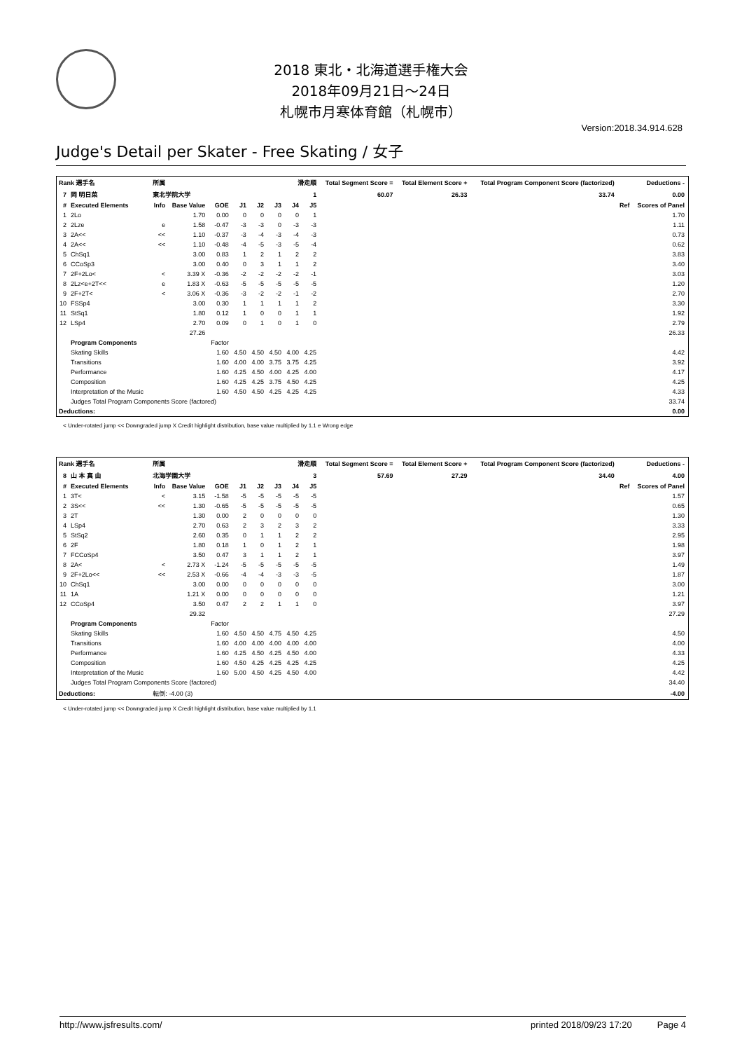2018 東北・北海道選手権大会
2018年09月21日～24日
札幌市月寒体育館（札幌市）
Version:2018.34.914.628
Judge's Detail per Skater - Free Skating / 女子
| Rank 選手名 | | 所属 | | | 滑走順 | | | | | Total Segment Score = | Total Element Score + | Total Program Component Score (factorized) | Deductions - | |
| --- | --- | --- | --- | --- | --- | --- | --- | --- | --- | --- | --- | --- | --- | --- |
| 7 | 岡 明日菜 | 東北学院大学 | | | 1 | | | | | 60.07 | 26.33 | 33.74 | 0.00 | |
| # | Executed Elements | Info | Base Value | GOE | J1 | J2 | J3 | J4 | J5 | | | | Ref | Scores of Panel |
| 1 | 2Lo | | 1.70 | 0.00 | 0 | 0 | 0 | 0 | 1 | 1.70 | | | | |
| 2 | 2Lze | e | 1.58 | -0.47 | -3 | -3 | 0 | -3 | -3 | 1.11 | | | | |
| 3 | 2A<< | << | 1.10 | -0.37 | -3 | -4 | -3 | -4 | -3 | 0.73 | | | | |
| 4 | 2A<< | << | 1.10 | -0.48 | -4 | -5 | -3 | -5 | -4 | 0.62 | | | | |
| 5 | ChSq1 | | 3.00 | 0.83 | 1 | 2 | 1 | 2 | 2 | 3.83 | | | | |
| 6 | CCoSp3 | | 3.00 | 0.40 | 0 | 3 | 1 | 1 | 2 | 3.40 | | | | |
| 7 | 2F+2Lo< | < | 3.39 X | -0.36 | -2 | -2 | -2 | -2 | -1 | 3.03 | | | | |
| 8 | 2Lz<e+2T<< | e | 1.83 X | -0.63 | -5 | -5 | -5 | -5 | -5 | 1.20 | | | | |
| 9 | 2F+2T< | < | 3.06 X | -0.36 | -3 | -2 | -2 | -1 | -2 | 2.70 | | | | |
| 10 | FSSp4 | | 3.00 | 0.30 | 1 | 1 | 1 | 1 | 2 | 3.30 | | | | |
| 11 | StSq1 | | 1.80 | 0.12 | 1 | 0 | 0 | 1 | 1 | 1.92 | | | | |
| 12 | LSp4 | | 2.70 | 0.09 | 0 | 1 | 0 | 1 | 0 | 2.79 | | | | |
| | | | 27.26 | 26.33 | | | | | | | | | | |
| | Program Components | | | Factor | | | | | | | | | | |
| | Skating Skills | | | 1.60 | 4.50 | 4.50 | 4.50 | 4.00 | 4.25 | 4.42 | | | | |
| | Transitions | | | 1.60 | 4.00 | 4.00 | 3.75 | 3.75 | 4.25 | 3.92 | | | | |
| | Performance | | | 1.60 | 4.25 | 4.50 | 4.00 | 4.25 | 4.00 | 4.17 | | | | |
| | Composition | | | 1.60 | 4.25 | 4.25 | 3.75 | 4.50 | 4.25 | 4.25 | | | | |
| | Interpretation of the Music | | | 1.60 | 4.50 | 4.50 | 4.25 | 4.25 | 4.25 | 4.33 | | | | |
| | Judges Total Program Components Score (factored) | | | | 33.74 | | | | | | | | | |
| Deductions: | | 0.00 | | | | | | | | | | | | |
< Under-rotated jump << Downgraded jump X Credit highlight distribution, base value multiplied by 1.1 e Wrong edge
| Rank 選手名 | | 所属 | | | 滑走順 | | | | | Total Segment Score = | Total Element Score + | Total Program Component Score (factorized) | Deductions - | |
| --- | --- | --- | --- | --- | --- | --- | --- | --- | --- | --- | --- | --- | --- | --- |
| 8 | 山 本 真 由 | 北海学園大学 | | | 3 | | | | | 57.69 | 27.29 | 34.40 | 4.00 | |
| # | Executed Elements | Info | Base Value | GOE | J1 | J2 | J3 | J4 | J5 | | | | Ref | Scores of Panel |
| 1 | 3T< | < | 3.15 | -1.58 | -5 | -5 | -5 | -5 | -5 | 1.57 | | | | |
| 2 | 3S<< | << | 1.30 | -0.65 | -5 | -5 | -5 | -5 | -5 | 0.65 | | | | |
| 3 | 2T | | 1.30 | 0.00 | 2 | 0 | 0 | 0 | 0 | 1.30 | | | | |
| 4 | LSp4 | | 2.70 | 0.63 | 2 | 3 | 2 | 3 | 2 | 3.33 | | | | |
| 5 | StSq2 | | 2.60 | 0.35 | 0 | 1 | 1 | 2 | 2 | 2.95 | | | | |
| 6 | 2F | | 1.80 | 0.18 | 1 | 0 | 1 | 2 | 1 | 1.98 | | | | |
| 7 | FCCoSp4 | | 3.50 | 0.47 | 3 | 1 | 1 | 2 | 1 | 3.97 | | | | |
| 8 | 2A< | < | 2.73 X | -1.24 | -5 | -5 | -5 | -5 | -5 | 1.49 | | | | |
| 9 | 2F+2Lo<< | << | 2.53 X | -0.66 | -4 | -4 | -3 | -3 | -5 | 1.87 | | | | |
| 10 | ChSq1 | | 3.00 | 0.00 | 0 | 0 | 0 | 0 | 0 | 3.00 | | | | |
| 11 | 1A | | 1.21 X | 0.00 | 0 | 0 | 0 | 0 | 0 | 1.21 | | | | |
| 12 | CCoSp4 | | 3.50 | 0.47 | 2 | 2 | 1 | 1 | 0 | 3.97 | | | | |
| | | | 29.32 | 27.29 | | | | | | | | | | |
| | Program Components | | | Factor | | | | | | | | | | |
| | Skating Skills | | | 1.60 | 4.50 | 4.50 | 4.75 | 4.50 | 4.25 | 4.50 | | | | |
| | Transitions | | | 1.60 | 4.00 | 4.00 | 4.00 | 4.00 | 4.00 | 4.00 | | | | |
| | Performance | | | 1.60 | 4.25 | 4.50 | 4.25 | 4.50 | 4.00 | 4.33 | | | | |
| | Composition | | | 1.60 | 4.50 | 4.25 | 4.25 | 4.25 | 4.25 | 4.25 | | | | |
| | Interpretation of the Music | | | 1.60 | 5.00 | 4.50 | 4.25 | 4.50 | 4.00 | 4.42 | | | | |
| | Judges Total Program Components Score (factored) | | | | 34.40 | | | | | | | | | |
| Deductions: | | 転倒: -4.00 (3) | | | -4.00 | | | | | | | | | |
< Under-rotated jump << Downgraded jump X Credit highlight distribution, base value multiplied by 1.1
http://www.jsfresults.com/ printed 2018/09/23 17:20 Page 4